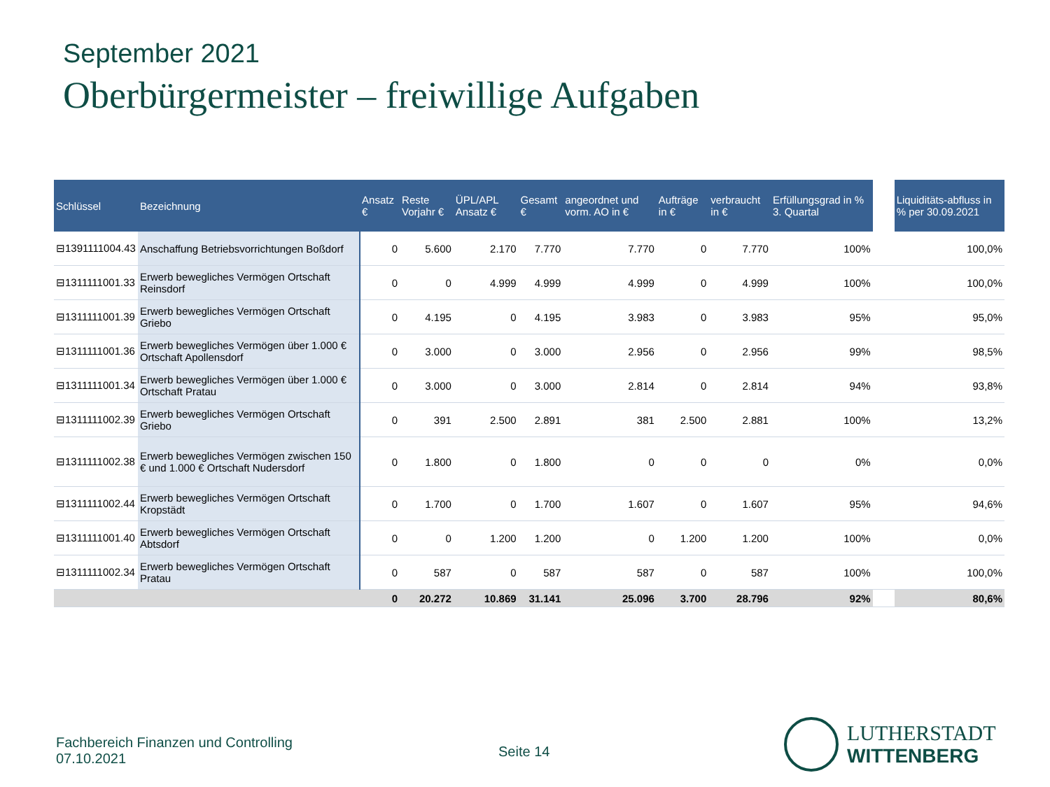September 2021
Oberbürgermeister – freiwillige Aufgaben
| Schlüssel | Bezeichnung | Ansatz € | Reste Vorjahr € | ÜPL/APL Ansatz € | Gesamt € | angeordnet und vorm. AO in € | Aufträge in € | verbraucht in € | Erfüllungsgrad in % 3. Quartal | | Liquiditäts-abfluss in % per 30.09.2021 |
| --- | --- | --- | --- | --- | --- | --- | --- | --- | --- | --- | --- |
| ⊟1391111004.43 | Anschaffung Betriebsvorrichtungen Boßdorf | 0 | 5.600 | 2.170 | 7.770 | 7.770 | 0 | 7.770 | 100% | | 100,0% |
| ⊟1311111001.33 | Erwerb bewegliches Vermögen Ortschaft Reinsdorf | 0 | 0 | 4.999 | 4.999 | 4.999 | 0 | 4.999 | 100% | | 100,0% |
| ⊟1311111001.39 | Erwerb bewegliches Vermögen Ortschaft Griebo | 0 | 4.195 | 0 | 4.195 | 3.983 | 0 | 3.983 | 95% | | 95,0% |
| ⊟1311111001.36 | Erwerb bewegliches Vermögen über 1.000 € Ortschaft Apollensdorf | 0 | 3.000 | 0 | 3.000 | 2.956 | 0 | 2.956 | 99% | | 98,5% |
| ⊟1311111001.34 | Erwerb bewegliches Vermögen über 1.000 € Ortschaft Pratau | 0 | 3.000 | 0 | 3.000 | 2.814 | 0 | 2.814 | 94% | | 93,8% |
| ⊟1311111002.39 | Erwerb bewegliches Vermögen Ortschaft Griebo | 0 | 391 | 2.500 | 2.891 | 381 | 2.500 | 2.881 | 100% | | 13,2% |
| ⊟1311111002.38 | Erwerb bewegliches Vermögen zwischen 150 € und 1.000 € Ortschaft Nudersdorf | 0 | 1.800 | 0 | 1.800 | 0 | 0 | 0 | 0% | | 0,0% |
| ⊟1311111002.44 | Erwerb bewegliches Vermögen Ortschaft Kropstädt | 0 | 1.700 | 0 | 1.700 | 1.607 | 0 | 1.607 | 95% | | 94,6% |
| ⊟1311111001.40 | Erwerb bewegliches Vermögen Ortschaft Abtsdorf | 0 | 0 | 1.200 | 1.200 | 0 | 1.200 | 1.200 | 100% | | 0,0% |
| ⊟1311111002.34 | Erwerb bewegliches Vermögen Ortschaft Pratau | 0 | 587 | 0 | 587 | 587 | 0 | 587 | 100% | | 100,0% |
| | | 0 | 20.272 | 10.869 | 31.141 | 25.096 | 3.700 | 28.796 | 92% | | 80,6% |
Fachbereich Finanzen und Controlling
07.10.2021
Seite 14
LUTHERSTADT
WITTENBERG